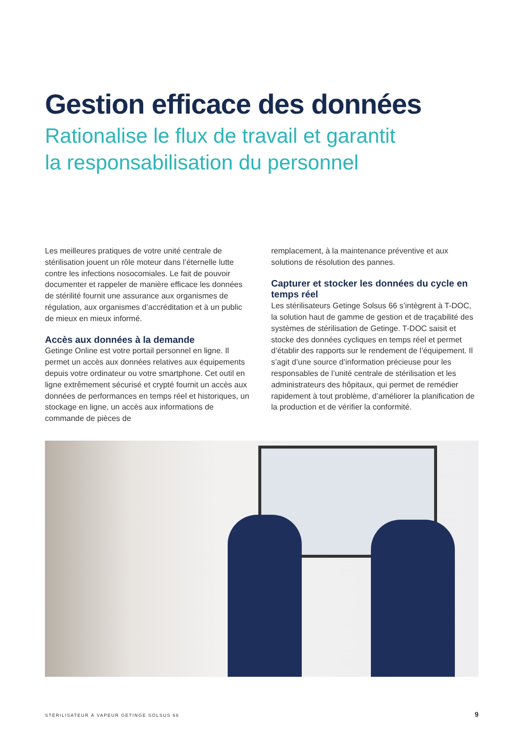Gestion efficace des données
Rationalise le flux de travail et garantit
la responsabilisation du personnel
Les meilleures pratiques de votre unité centrale de stérilisation jouent un rôle moteur dans l’éternelle lutte contre les infections nosocomiales. Le fait de pouvoir documenter et rappeler de manière efficace les données de stérilité fournit une assurance aux organismes de régulation, aux organismes d’accréditation et à un public de mieux en mieux informé.
Accès aux données à la demande
Getinge Online est votre portail personnel en ligne. Il permet un accès aux données relatives aux équipements depuis votre ordinateur ou votre smartphone. Cet outil en ligne extrêmement sécurisé et crypté fournit un accès aux données de performances en temps réel et historiques, un stockage en ligne, un accès aux informations de commande de pièces de
remplacement, à la maintenance préventive et aux solutions de résolution des pannes.
Capturer et stocker les données du cycle en temps réel
Les stérilisateurs Getinge Solsus 66 s’intègrent à T-DOC, la solution haut de gamme de gestion et de traçabilité des systèmes de stérilisation de Getinge. T-DOC saisit et stocke des données cycliques en temps réel et permet d’établir des rapports sur le rendement de l’équipement. Il s’agit d’une source d’information précieuse pour les responsables de l’unité centrale de stérilisation et les administrateurs des hôpitaux, qui permet de remédier rapidement à tout problème, d’améliorer la planification de la production et de vérifier la conformité.
STÉRILISATEUR À VAPEUR GETINGE SOLSUS 66
9